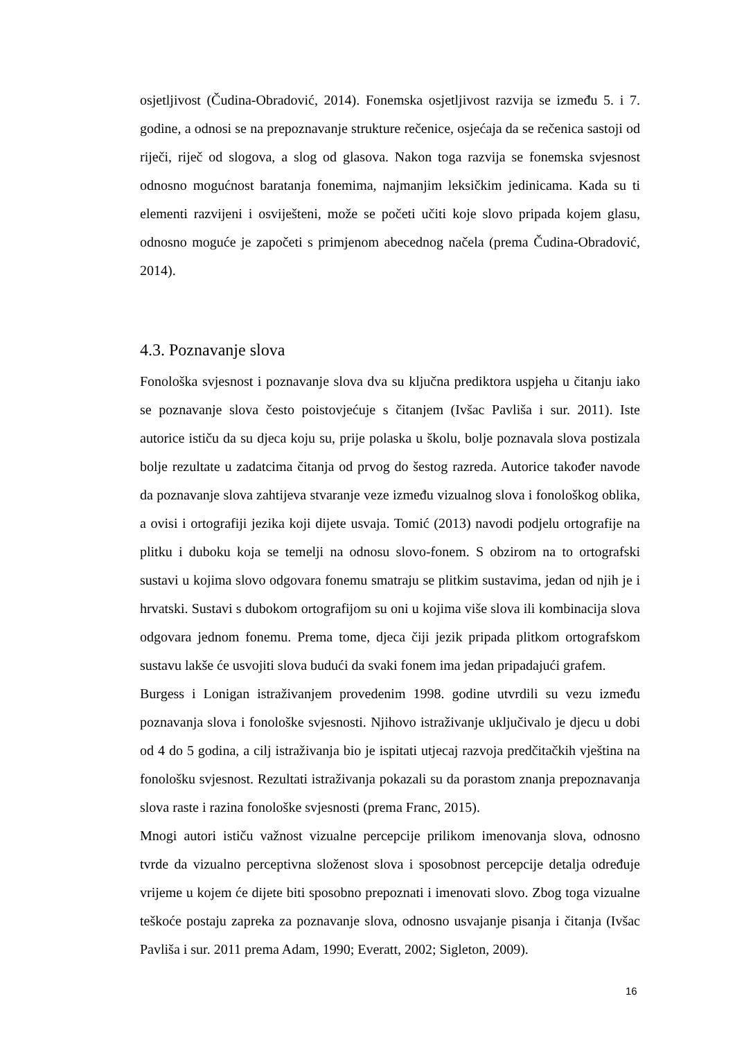osjetljivost (Čudina-Obradović, 2014). Fonemska osjetljivost razvija se između 5. i 7. godine, a odnosi se na prepoznavanje strukture rečenice, osjećaja da se rečenica sastoji od riječi, riječ od slogova, a slog od glasova. Nakon toga razvija se fonemska svjesnost odnosno mogućnost baratanja fonemima, najmanjim leksičkim jedinicama. Kada su ti elementi razvijeni i osviješteni, može se početi učiti koje slovo pripada kojem glasu, odnosno moguće je započeti s primjenom abecednog načela (prema Čudina-Obradović, 2014).
4.3. Poznavanje slova
Fonološka svjesnost i poznavanje slova dva su ključna prediktora uspjeha u čitanju iako se poznavanje slova često poistovjećuje s čitanjem (Ivšac Pavliša i sur. 2011). Iste autorice ističu da su djeca koju su, prije polaska u školu, bolje poznavala slova postizala bolje rezultate u zadatcima čitanja od prvog do šestog razreda. Autorice također navode da poznavanje slova zahtijeva stvaranje veze između vizualnog slova i fonološkog oblika, a ovisi i ortografiji jezika koji dijete usvaja. Tomić (2013) navodi podjelu ortografije na plitku i duboku koja se temelji na odnosu slovo-fonem. S obzirom na to ortografski sustavi u kojima slovo odgovara fonemu smatraju se plitkim sustavima, jedan od njih je i hrvatski. Sustavi s dubokom ortografijom su oni u kojima više slova ili kombinacija slova odgovara jednom fonemu. Prema tome, djeca čiji jezik pripada plitkom ortografskom sustavu lakše će usvojiti slova budući da svaki fonem ima jedan pripadajući grafem.
Burgess i Lonigan istraživanjem provedenim 1998. godine utvrdili su vezu između poznavanja slova i fonološke svjesnosti. Njihovo istraživanje uključivalo je djecu u dobi od 4 do 5 godina, a cilj istraživanja bio je ispitati utjecaj razvoja predčitačkih vještina na fonološku svjesnost. Rezultati istraživanja pokazali su da porastom znanja prepoznavanja slova raste i razina fonološke svjesnosti (prema Franc, 2015).
Mnogi autori ističu važnost vizualne percepcije prilikom imenovanja slova, odnosno tvrde da vizualno perceptivna složenost slova i sposobnost percepcije detalja određuje vrijeme u kojem će dijete biti sposobno prepoznati i imenovati slovo. Zbog toga vizualne teškoće postaju zapreka za poznavanje slova, odnosno usvajanje pisanja i čitanja (Ivšac Pavliša i sur. 2011 prema Adam, 1990; Everatt, 2002; Sigleton, 2009).
16